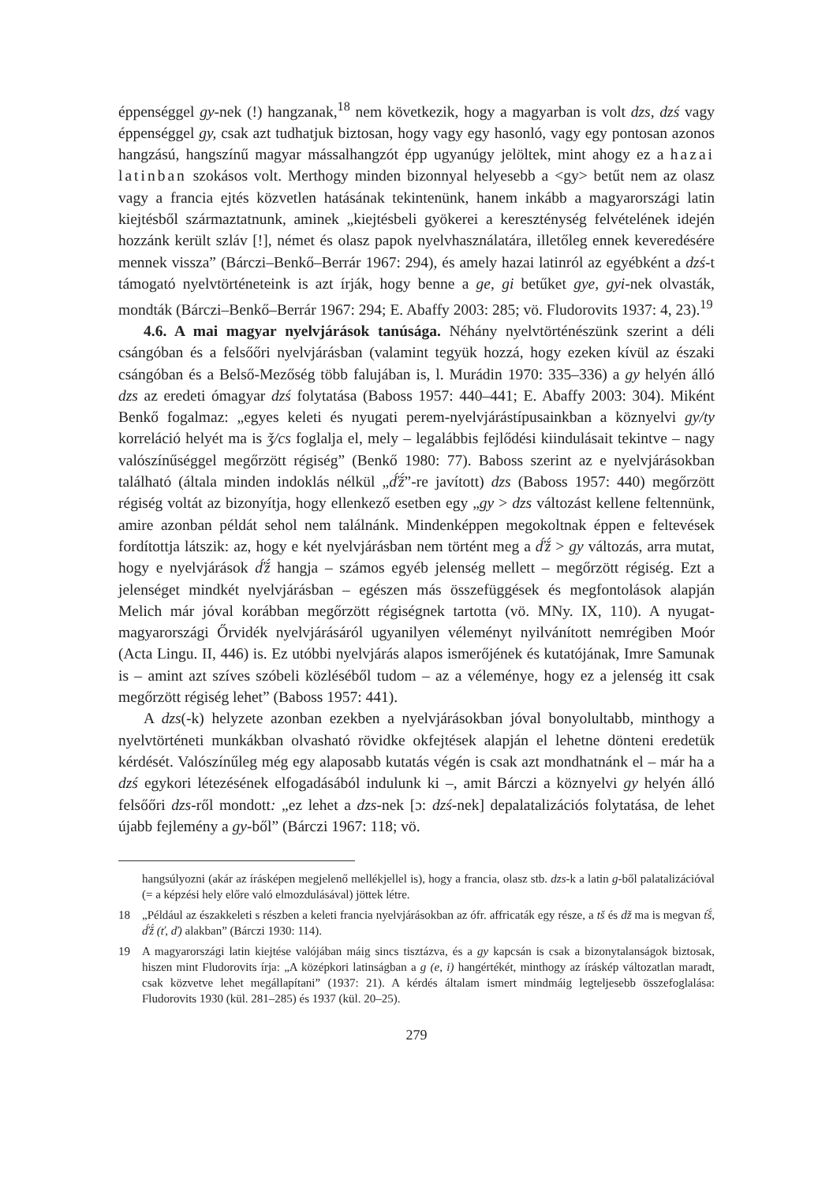éppenséggel gy-nek (!) hangzanak,<sup>18</sup> nem következik, hogy a magyarban is volt dzs, dzś vagy éppenséggel gy, csak azt tudhatjuk biztosan, hogy vagy egy hasonló, vagy egy pontosan azonos hangzású, hangszínű magyar mássalhangzót épp ugyanúgy jelöltek, mint ahogy ez a hazai latinban szokásos volt. Merthogy minden bizonnyal helyesebb a <gy> betűt nem az olasz vagy a francia ejtés közvetlen hatásának tekintenünk, hanem inkább a magyarországi latin kiejtésből származtatnunk, aminek „kiejtésbeli gyökerei a kereszténység felvételének idején hozzánk került szláv [!], német és olasz papok nyelvhasználatára, illetőleg ennek keveredésére mennek vissza” (Bárczi–Benkő–Berrár 1967: 294), és amely hazai latinról az egyébként a dzś-t támogató nyelvtörténeteink is azt írják, hogy benne a ge, gi betűket gye, gyi-nek olvasták, mondták (Bárczi–Benkő–Berrár 1967: 294; E. Abaffy 2003: 285; vö. Fludorovits 1937: 4, 23).<sup>19</sup>
4.6. A mai magyar nyelvjárások tanúsága. Néhány nyelvtörténészünk szerint a déli csángóban és a felsőőri nyelvjárásban (valamint tegyük hozzá, hogy ezeken kívül az északi csángóban és a Belső-Mezőség több falujában is, l. Murádin 1970: 335–336) a gy helyén álló dzs az eredeti ómagyar dzś folytatása (Baboss 1957: 440–441; E. Abaffy 2003: 304). Miként Benkő fogalmaz: „egyes keleti és nyugati perem-nyelvjárástípusainkban a köznyelvi gy/ty korreláció helyét ma is ǯ/cs foglalja el, mely – legalábbis fejlődési kiindulásait tekintve – nagy valószínűséggel megőrzött régiség” (Benkő 1980: 77). Baboss szerint az e nyelvjárásokban található (általa minden indoklás nélkül „ď́ž́”-re javított) dzs (Baboss 1957: 440) megőrzött régiség voltát az bizonyítja, hogy ellenkező esetben egy „gy > dzs változást kellene feltennünk, amire azonban példát sehol nem találnánk. Mindenképpen megokoltnak éppen e feltevések fordítottja látszik: az, hogy e két nyelvjárásban nem történt meg a ď́ž́ > gy változás, arra mutat, hogy e nyelvjárások ď́ž́ hangja – számos egyéb jelenség mellett – megőrzött régiség. Ezt a jelenséget mindkét nyelvjárásban – egészen más összefüggések és megfontolások alapján Melich már jóval korábban megőrzött régiségnek tartotta (vö. MNy. IX, 110). A nyugat-magyarországi Őrvidék nyelvjárásáról ugyanilyen véleményt nyilvánított nemrégiben Moór (Acta Lingu. II, 446) is. Ez utóbbi nyelvjárás alapos ismerőjének és kutatójának, Imre Samunak is – amint azt szíves szóbeli közléséből tudom – az a véleménye, hogy ez a jelenség itt csak megőrzött régiség lehet” (Baboss 1957: 441).
A dzs(-k) helyzete azonban ezekben a nyelvjárásokban jóval bonyolultabb, minthogy a nyelvtörténeti munkákban olvasható rövidke okfejtések alapján el lehetne dönteni eredetük kérdését. Valószínűleg még egy alaposabb kutatás végén is csak azt mondhatnánk el – már ha a dzś egykori létezésének elfogadásából indulunk ki –, amit Bárczi a köznyelvi gy helyén álló felsőőri dzs-ről mondott: „ez lehet a dzs-nek [ɔ: dzś-nek] depalatalizációs folytatása, de lehet újabb fejlemény a gy-ből” (Bárczi 1967: 118; vö.
hangsúlyozni (akár az írásképen megjelenő mellékjellel is), hogy a francia, olasz stb. dzs-k a latin g-ből palatalizációval (= a képzési hely előre való elmozdulásával) jöttek létre.
18 „Például az északkeleti s részben a keleti francia nyelvjárásokban az ófr. affricaták egy része, a tš és dž ma is megvan t́š́, ď́ž́ (ť, ď) alakban” (Bárczi 1930: 114).
19 A magyarországi latin kiejtése valójában máig sincs tisztázva, és a gy kapcsán is csak a bizonytalanságok biztosak, hiszen mint Fludorovits írja: „A középkori latinságban a g (e, i) hangértékét, minthogy az íráskép változatlan maradt, csak közvetve lehet megállapítani” (1937: 21). A kérdés általam ismert mindmáig legteljesebb összefoglalása: Fludorovits 1930 (kül. 281–285) és 1937 (kül. 20–25).
279